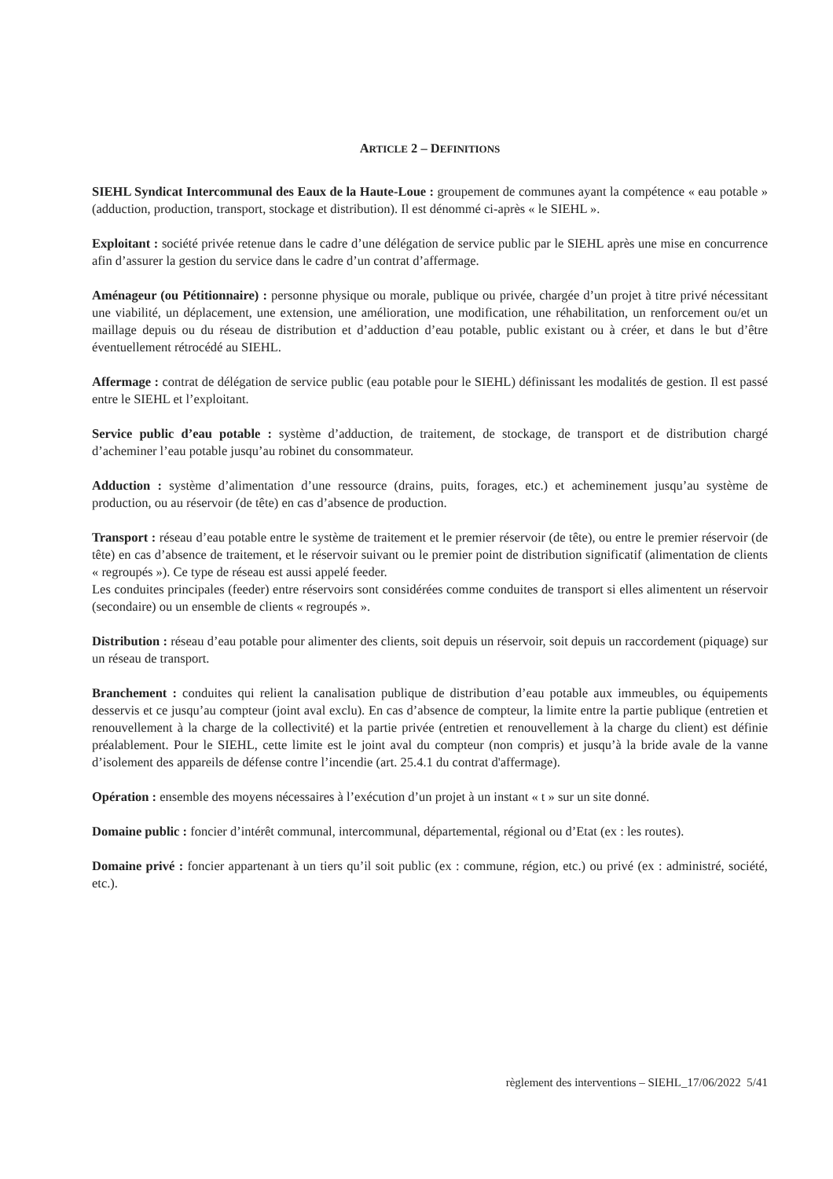ARTICLE 2 – DEFINITIONS
SIEHL Syndicat Intercommunal des Eaux de la Haute-Loue : groupement de communes ayant la compétence « eau potable » (adduction, production, transport, stockage et distribution). Il est dénommé ci-après « le SIEHL ».
Exploitant : société privée retenue dans le cadre d’une délégation de service public par le SIEHL après une mise en concurrence afin d’assurer la gestion du service dans le cadre d’un contrat d’affermage.
Aménageur (ou Pétitionnaire) : personne physique ou morale, publique ou privée, chargée d’un projet à titre privé nécessitant une viabilité, un déplacement, une extension, une amélioration, une modification, une réhabilitation, un renforcement ou/et un maillage depuis ou du réseau de distribution et d’adduction d’eau potable, public existant ou à créer, et dans le but d’être éventuellement rétrocédé au SIEHL.
Affermage : contrat de délégation de service public (eau potable pour le SIEHL) définissant les modalités de gestion. Il est passé entre le SIEHL et l’exploitant.
Service public d’eau potable : système d’adduction, de traitement, de stockage, de transport et de distribution chargé d’acheminer l’eau potable jusqu’au robinet du consommateur.
Adduction : système d’alimentation d’une ressource (drains, puits, forages, etc.) et acheminement jusqu’au système de production, ou au réservoir (de tête) en cas d’absence de production.
Transport : réseau d’eau potable entre le système de traitement et le premier réservoir (de tête), ou entre le premier réservoir (de tête) en cas d’absence de traitement, et le réservoir suivant ou le premier point de distribution significatif (alimentation de clients « regroupés »). Ce type de réseau est aussi appelé feeder.
Les conduites principales (feeder) entre réservoirs sont considérées comme conduites de transport si elles alimentent un réservoir (secondaire) ou un ensemble de clients « regroupés ».
Distribution : réseau d’eau potable pour alimenter des clients, soit depuis un réservoir, soit depuis un raccordement (piquage) sur un réseau de transport.
Branchement : conduites qui relient la canalisation publique de distribution d’eau potable aux immeubles, ou équipements desservis et ce jusqu’au compteur (joint aval exclu). En cas d’absence de compteur, la limite entre la partie publique (entretien et renouvellement à la charge de la collectivité) et la partie privée (entretien et renouvellement à la charge du client) est définie préalablement. Pour le SIEHL, cette limite est le joint aval du compteur (non compris) et jusqu’à la bride avale de la vanne d’isolement des appareils de défense contre l’incendie (art. 25.4.1 du contrat d'affermage).
Opération : ensemble des moyens nécessaires à l’exécution d’un projet à un instant « t » sur un site donné.
Domaine public : foncier d’intérêt communal, intercommunal, départemental, régional ou d’Etat (ex : les routes).
Domaine privé : foncier appartenant à un tiers qu’il soit public (ex : commune, région, etc.) ou privé (ex : administré, société, etc.).
règlement des interventions – SIEHL_17/06/2022 5/41